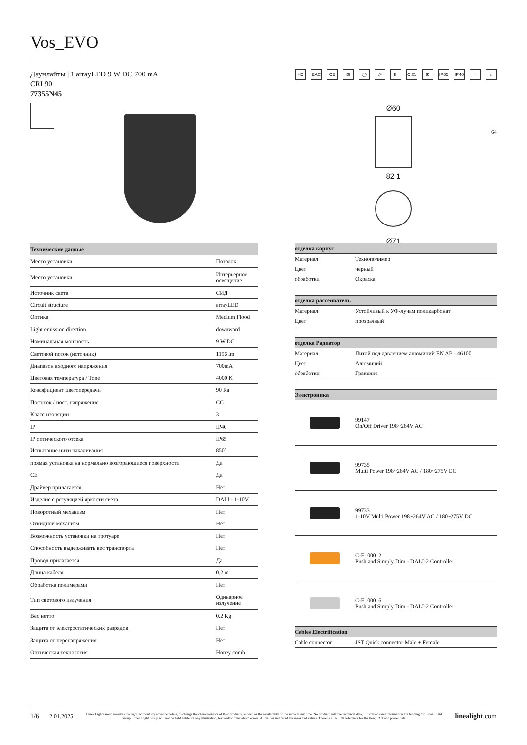Vos_EVO
Даунлайты | 1 arrayLED 9 W DC 700 mA
CRI 90
77355N45
HC EAC CE ⊠ ◯ ◎ III C.C. ⊠ IP65 IP40 ▫ ⌂
Ø60
82 1
Ø71
64
| Технические данные | |
| --- | --- |
| Место установки | Потолок |
| Место установки | Интерьерное освещение |
| Источник света | СИД |
| Circuit structure | arrayLED |
| Оптика | Medium Flood |
| Light emission direction | downward |
| Номинальная мощность | 9 W DC |
| Световой поток (источник) | 1196 lm |
| Диапазон входного напряжения | 700mA |
| Цветовая температура / Tone | 4000 K |
| Коэффициент цветопередачи | 90 Ra |
| Пост.ток / пост. напряжение | CC |
| Класс изоляции | 3 |
| IP | IP40 |
| IP оптического отсека | IP65 |
| Испытание нити накаливания | 850° |
| прямая установка на нормально возгорающиеся поверхности | Да |
| CE | Да |
| Драйвер прилагается | Нет |
| Изделие с регуляцией яркости света | DALI - 1-10V |
| Поворотный механизм | Нет |
| Откидной механизм | Нет |
| Возможность установки на тротуаре | Нет |
| Способность выдерживать вес транспорта | Нет |
| Провод прилагается | Да |
| Длина кабеля | 0.2 m |
| Обработка полимерами | Нет |
| Тип светового излучения | Одинарное излучение |
| Вес нетто | 0.2 Kg |
| Защита от электростатических разрядов | Нет |
| Защита от перенапряжения | Нет |
| Оптическая технология | Honey comb |
| отделка корпус | |
| --- | --- |
| Материал | Технополимер |
| Цвет | чёрный |
| обработки | Окраска |
| отделка рассеиватель | |
| --- | --- |
| Материал | Устойчивый к УФ-лучам поликарбонат |
| Цвет | прозрачный |
| отделка Радиатор | |
| --- | --- |
| Материал | Литой под давлением алюминий EN AB - 46100 |
| Цвет | Алюминий |
| обработки | Гранение |
| Электроника | |
| --- | --- |
| | 99147 On/Off Driver 198~264V AC |
| | 99735 Multi Power 198~264V AC / 180~275V DC |
| | 99733 1-10V Multi Power 198~264V AC / 180~275V DC |
| | C-E100012 Push and Simply Dim - DALI-2 Controller |
| | C-E100016 Push and Simply Dim - DALI-2 Controller |
| Cables Electrification | |
| --- | --- |
| Cable connector | JST Quick connector Male + Female |
1/6 2.01.2025
Linea Light Group reserves the right, without any advance notice, to change the characteristics of their products, as well as the availability of the same at any time. No product, relative technical data, illustrations and information are binding for Linea Light Group. Linea Light Group will not be held liable for any illustration, text and/or translation\ errors. All values indicated are measured values. There is a +/- 10% tolerance for the flow, CCT and power data.
linealight.com